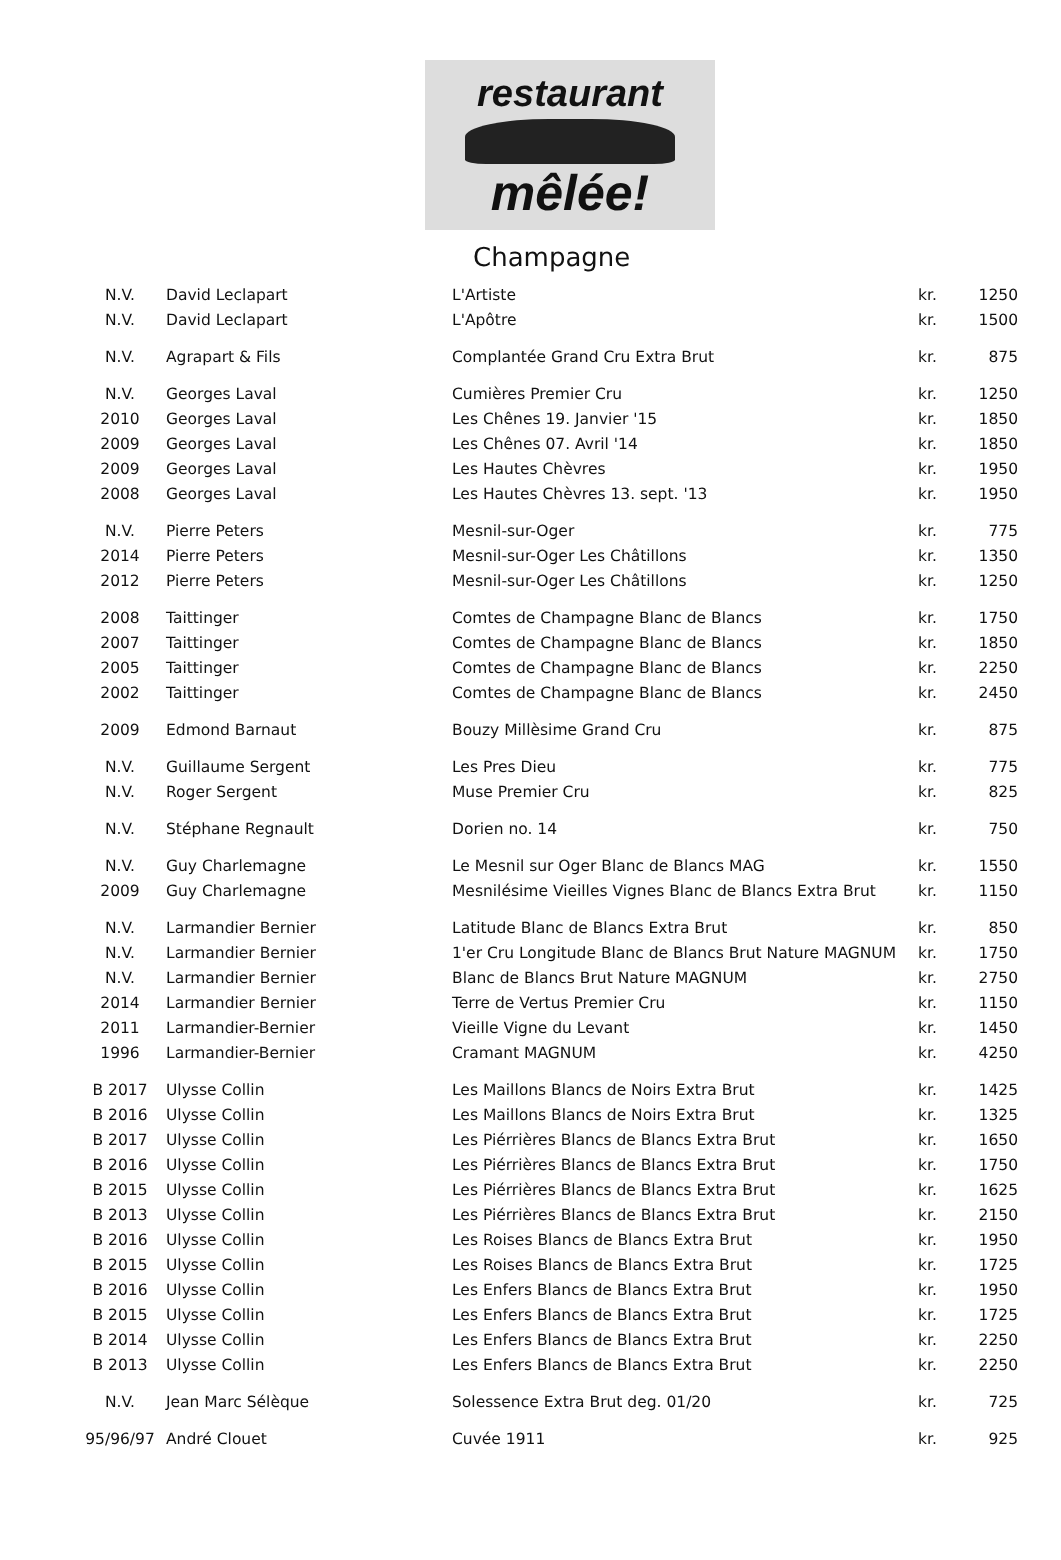restaurant
mêlée!
Champagne
| N.V. | David Leclapart | L'Artiste | kr. | 1250 |
| N.V. | David Leclapart | L'Apôtre | kr. | 1500 |
| N.V. | Agrapart & Fils | Complantée Grand Cru Extra Brut | kr. | 875 |
| N.V. | Georges Laval | Cumières Premier Cru | kr. | 1250 |
| 2010 | Georges Laval | Les Chênes 19. Janvier '15 | kr. | 1850 |
| 2009 | Georges Laval | Les Chênes 07. Avril '14 | kr. | 1850 |
| 2009 | Georges Laval | Les Hautes Chèvres | kr. | 1950 |
| 2008 | Georges Laval | Les Hautes Chèvres 13. sept. '13 | kr. | 1950 |
| N.V. | Pierre Peters | Mesnil-sur-Oger | kr. | 775 |
| 2014 | Pierre Peters | Mesnil-sur-Oger Les Châtillons | kr. | 1350 |
| 2012 | Pierre Peters | Mesnil-sur-Oger Les Châtillons | kr. | 1250 |
| 2008 | Taittinger | Comtes de Champagne Blanc de Blancs | kr. | 1750 |
| 2007 | Taittinger | Comtes de Champagne Blanc de Blancs | kr. | 1850 |
| 2005 | Taittinger | Comtes de Champagne Blanc de Blancs | kr. | 2250 |
| 2002 | Taittinger | Comtes de Champagne Blanc de Blancs | kr. | 2450 |
| 2009 | Edmond Barnaut | Bouzy Millèsime Grand Cru | kr. | 875 |
| N.V. | Guillaume Sergent | Les Pres Dieu | kr. | 775 |
| N.V. | Roger Sergent | Muse Premier Cru | kr. | 825 |
| N.V. | Stéphane Regnault | Dorien no. 14 | kr. | 750 |
| N.V. | Guy Charlemagne | Le Mesnil sur Oger Blanc de Blancs MAG | kr. | 1550 |
| 2009 | Guy Charlemagne | Mesnilésime Vieilles Vignes Blanc de Blancs Extra Brut | kr. | 1150 |
| N.V. | Larmandier Bernier | Latitude Blanc de Blancs Extra Brut | kr. | 850 |
| N.V. | Larmandier Bernier | 1'er Cru Longitude Blanc de Blancs Brut Nature MAGNUM | kr. | 1750 |
| N.V. | Larmandier Bernier | Blanc de Blancs Brut Nature MAGNUM | kr. | 2750 |
| 2014 | Larmandier Bernier | Terre de Vertus Premier Cru | kr. | 1150 |
| 2011 | Larmandier-Bernier | Vieille Vigne du Levant | kr. | 1450 |
| 1996 | Larmandier-Bernier | Cramant MAGNUM | kr. | 4250 |
| B 2017 | Ulysse Collin | Les Maillons Blancs de Noirs Extra Brut | kr. | 1425 |
| B 2016 | Ulysse Collin | Les Maillons Blancs de Noirs Extra Brut | kr. | 1325 |
| B 2017 | Ulysse Collin | Les Piérrières Blancs de Blancs Extra Brut | kr. | 1650 |
| B 2016 | Ulysse Collin | Les Piérrières Blancs de Blancs Extra Brut | kr. | 1750 |
| B 2015 | Ulysse Collin | Les Piérrières Blancs de Blancs Extra Brut | kr. | 1625 |
| B 2013 | Ulysse Collin | Les Piérrières Blancs de Blancs Extra Brut | kr. | 2150 |
| B 2016 | Ulysse Collin | Les Roises Blancs de Blancs Extra Brut | kr. | 1950 |
| B 2015 | Ulysse Collin | Les Roises Blancs de Blancs Extra Brut | kr. | 1725 |
| B 2016 | Ulysse Collin | Les Enfers Blancs de Blancs Extra Brut | kr. | 1950 |
| B 2015 | Ulysse Collin | Les Enfers Blancs de Blancs Extra Brut | kr. | 1725 |
| B 2014 | Ulysse Collin | Les Enfers Blancs de Blancs Extra Brut | kr. | 2250 |
| B 2013 | Ulysse Collin | Les Enfers Blancs de Blancs Extra Brut | kr. | 2250 |
| N.V. | Jean Marc Sélèque | Solessence Extra Brut deg. 01/20 | kr. | 725 |
| 95/96/97 | André Clouet | Cuvée 1911 | kr. | 925 |